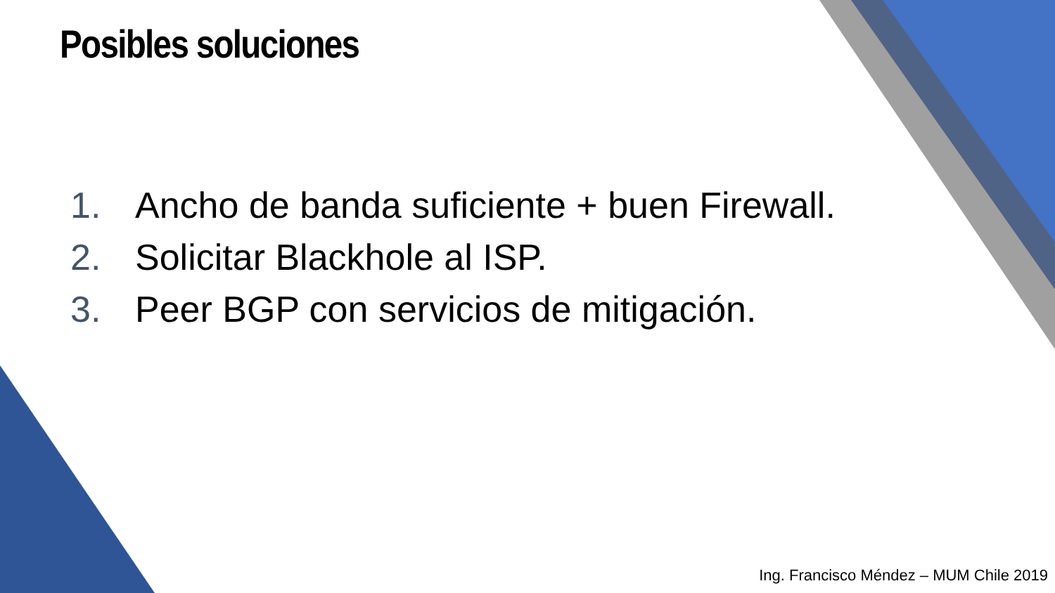Posibles soluciones
1. Ancho de banda suficiente + buen Firewall.
2. Solicitar Blackhole al ISP.
3. Peer BGP con servicios de mitigación.
Ing. Francisco Méndez – MUM Chile 2019